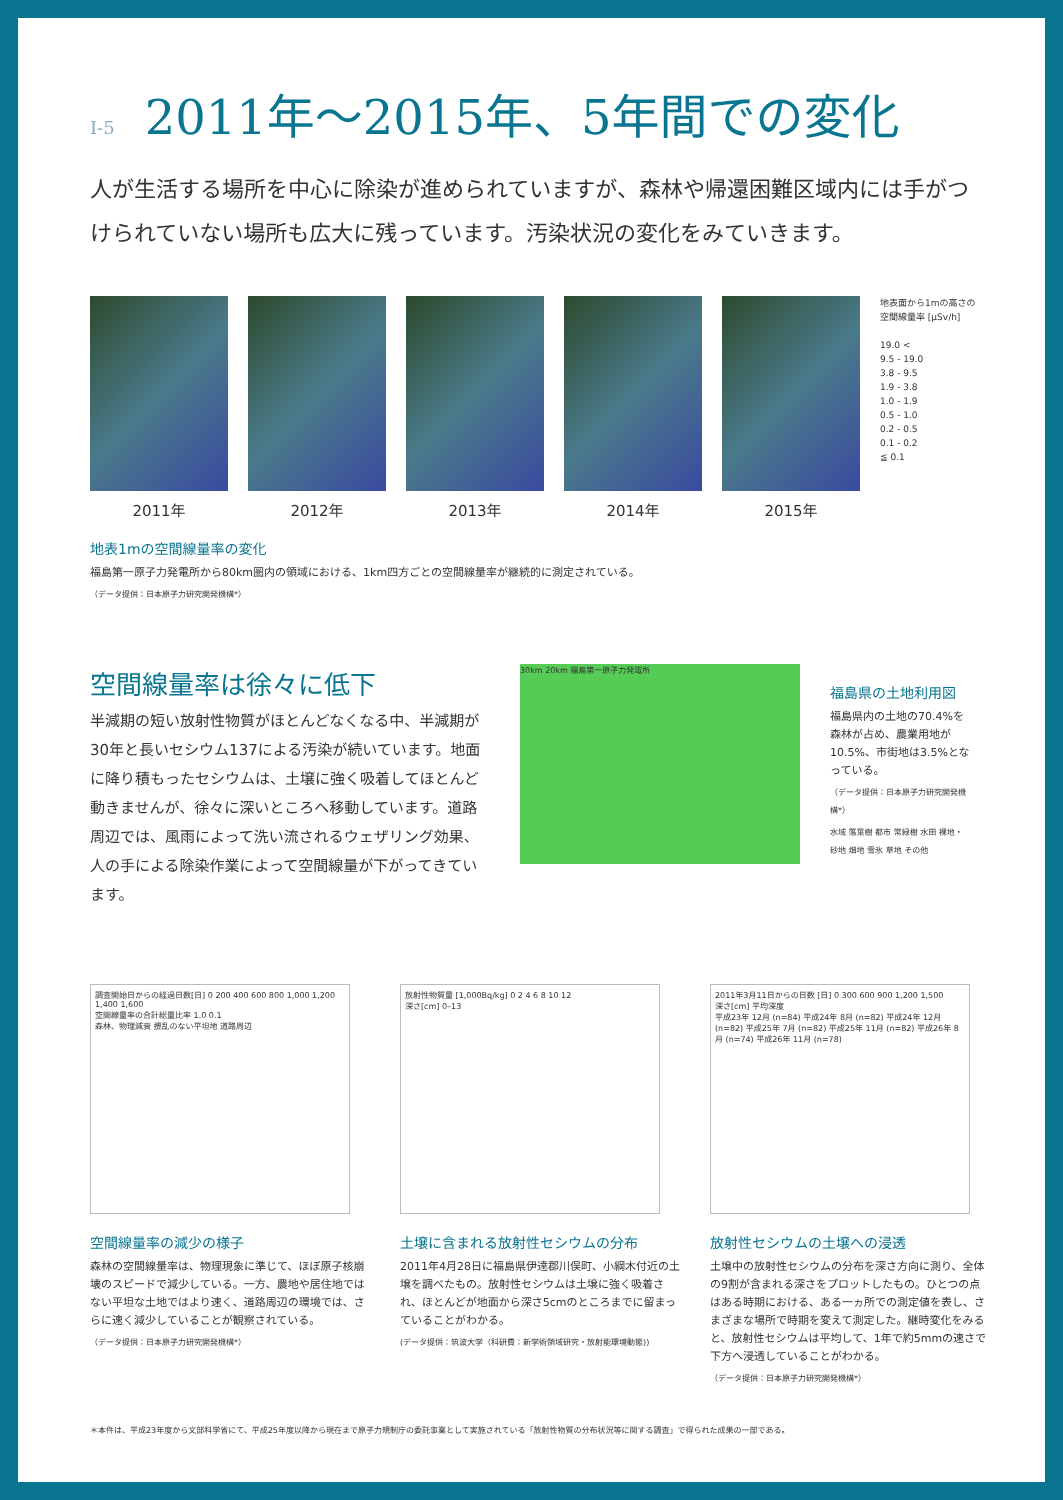I-5 2011年～2015年、5年間での変化
人が生活する場所を中心に除染が進められていますが、森林や帰還困難区域内には手がつけられていない場所も広大に残っています。汚染状況の変化をみていきます。
2011年 2012年 2013年 2014年 2015年
地表面から1mの高さの
空間線量率 [μSv/h]
19.0 <
9.5 - 19.0
3.8 - 9.5
1.9 - 3.8
1.0 - 1.9
0.5 - 1.0
0.2 - 0.5
0.1 - 0.2
≦ 0.1
地表1mの空間線量率の変化
福島第一原子力発電所から80km圏内の領域における、1km四方ごとの空間線量率が継続的に測定されている。
（データ提供：日本原子力研究開発機構*）
空間線量率は徐々に低下
半減期の短い放射性物質がほとんどなくなる中、半減期が30年と長いセシウム137による汚染が続いています。地面に降り積もったセシウムは、土壌に強く吸着してほとんど動きませんが、徐々に深いところへ移動しています。道路周辺では、風雨によって洗い流されるウェザリング効果、人の手による除染作業によって空間線量が下がってきています。
30km 20km 福島第一原子力発電所
福島県の土地利用図
福島県内の土地の70.4%を森林が占め、農業用地が10.5%、市街地は3.5%となっている。
（データ提供：日本原子力研究開発機構*）
水域 落葉樹 都市 常緑樹 水田 裸地・砂地 畑地 雪氷 草地 その他
調査開始日からの経過日数[日] 0 200 400 600 800 1,000 1,200 1,400 1,600
空間線量率の合計総量比率 1.0 0.1
森林、物理減衰 攪乱のない平坦地 道路周辺
空間線量率の減少の様子
森林の空間線量率は、物理現象に準じて、ほぼ原子核崩壊のスピードで減少している。一方、農地や居住地ではない平坦な土地ではより速く、道路周辺の環境では、さらに速く減少していることが観察されている。
（データ提供：日本原子力研究開発機構*）
放射性物質量 [1,000Bq/kg] 0 2 4 6 8 10 12
深さ[cm] 0–13
土壌に含まれる放射性セシウムの分布
2011年4月28日に福島県伊達郡川俣町、小綱木付近の土壌を調べたもの。放射性セシウムは土壌に強く吸着され、ほとんどが地面から深さ5cmのところまでに留まっていることがわかる。
(データ提供：筑波大学（科研費：新学術領域研究・放射能環境動態))
2011年3月11日からの日数 [日] 0 300 600 900 1,200 1,500
深さ[cm] 平均深度
平成23年 12月 (n=84) 平成24年 8月 (n=82) 平成24年 12月 (n=82) 平成25年 7月 (n=82) 平成25年 11月 (n=82) 平成26年 8月 (n=74) 平成26年 11月 (n=78)
放射性セシウムの土壌への浸透
土壌中の放射性セシウムの分布を深さ方向に測り、全体の9割が含まれる深さをプロットしたもの。ひとつの点はある時期における、ある一ヵ所での測定値を表し、さまざまな場所で時期を変えて測定した。継時変化をみると、放射性セシウムは平均して、1年で約5mmの速さで下方へ浸透していることがわかる。
（データ提供：日本原子力研究開発機構*）
＊本件は、平成23年度から文部科学省にて、平成25年度以降から現在まで原子力規制庁の委託事業として実施されている「放射性物質の分布状況等に関する調査」で得られた成果の一部である。